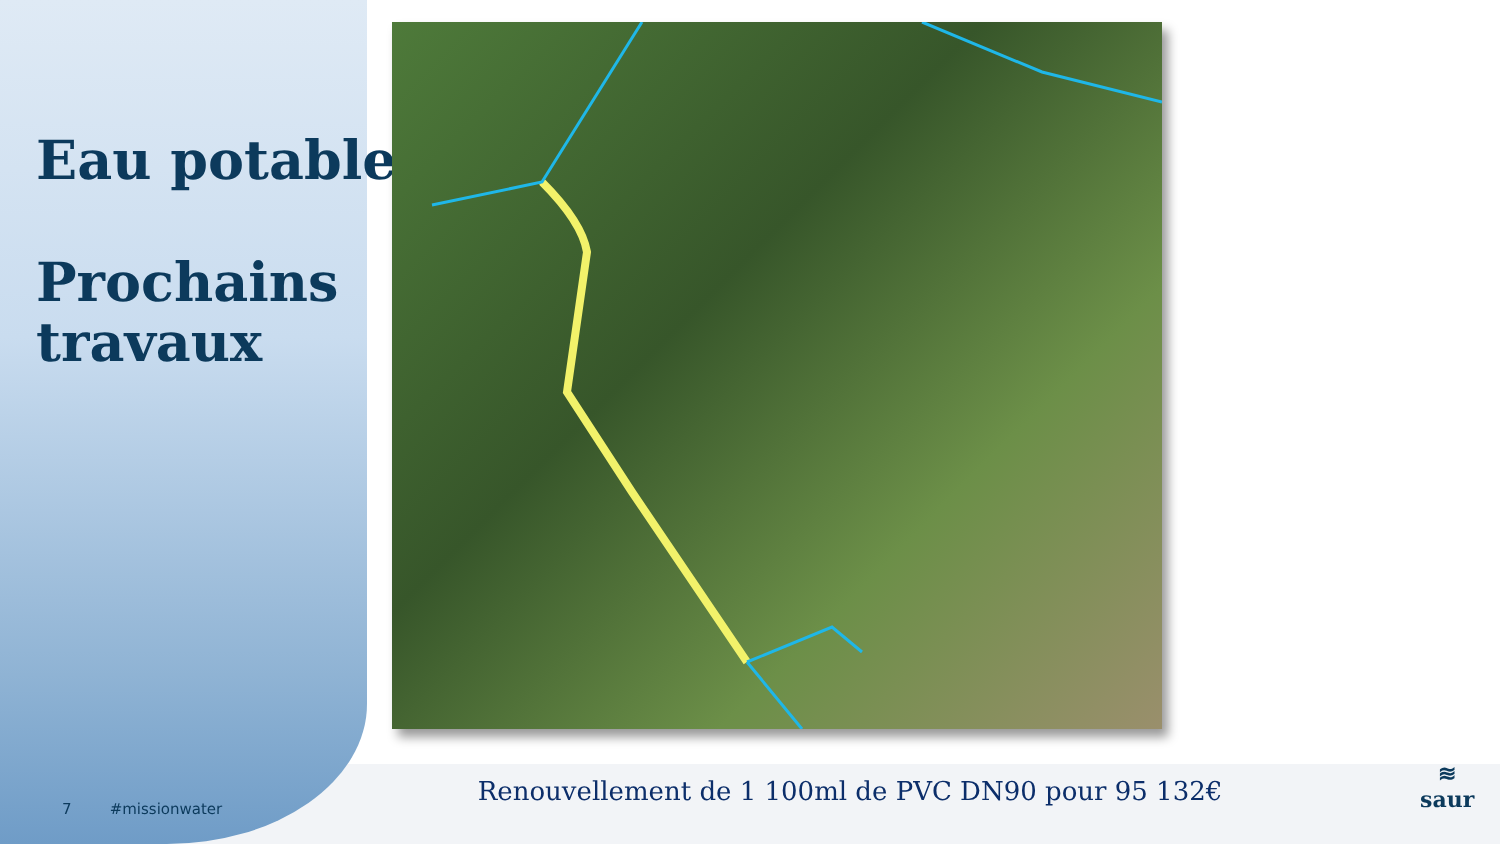Eau potable
Prochains
travaux
Renouvellement de 1 100ml de PVC DN90 pour 95 132€
7 #missionwater
≋
saur